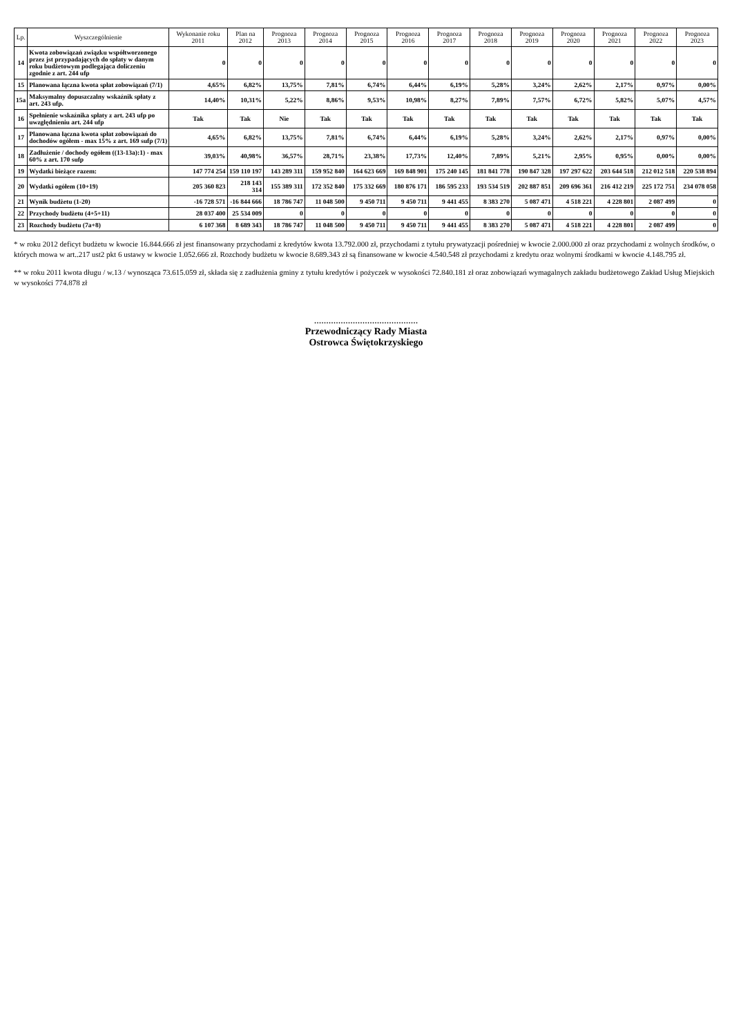| Lp. | Wyszczególnienie | Wykonanie roku 2011 | Plan na 2012 | Prognoza 2013 | Prognoza 2014 | Prognoza 2015 | Prognoza 2016 | Prognoza 2017 | Prognoza 2018 | Prognoza 2019 | Prognoza 2020 | Prognoza 2021 | Prognoza 2022 | Prognoza 2023 |
| --- | --- | --- | --- | --- | --- | --- | --- | --- | --- | --- | --- | --- | --- | --- |
| 14 | Kwota zobowiązań związku współtworzonego przez jst przypadających do spłaty w danym roku budżetowym podlegająca doliczeniu zgodnie z art. 244 ufp | 0 | 0 | 0 | 0 | 0 | 0 | 0 | 0 | 0 | 0 | 0 | 0 | 0 |
| 15 | Planowana łączna kwota spłat zobowiązań (7/1) | 4,65% | 6,82% | 13,75% | 7,81% | 6,74% | 6,44% | 6,19% | 5,28% | 3,24% | 2,62% | 2,17% | 0,97% | 0,00% |
| 15a | Maksymalny dopuszczalny wskaźnik spłaty z art. 243 ufp. | 14,40% | 10,31% | 5,22% | 8,86% | 9,53% | 10,98% | 8,27% | 7,89% | 7,57% | 6,72% | 5,82% | 5,07% | 4,57% |
| 16 | Spełnienie wskaźnika spłaty z art. 243 ufp po uwzględnieniu art. 244 ufp | Tak | Tak | Nie | Tak | Tak | Tak | Tak | Tak | Tak | Tak | Tak | Tak | Tak |
| 17 | Planowana łączna kwota spłat zobowiązań do dochodów ogółem - max 15% z art. 169 sufp (7/1) | 4,65% | 6,82% | 13,75% | 7,81% | 6,74% | 6,44% | 6,19% | 5,28% | 3,24% | 2,62% | 2,17% | 0,97% | 0,00% |
| 18 | Zadłużenie / dochody ogółem ((13-13a):1) - max 60% z art. 170 sufp | 39,03% | 40,98% | 36,57% | 28,71% | 23,38% | 17,73% | 12,40% | 7,89% | 5,21% | 2,95% | 0,95% | 0,00% | 0,00% |
| 19 | Wydatki bieżące razem: | 147 774 254 | 159 110 197 | 143 289 311 | 159 952 840 | 164 623 669 | 169 848 901 | 175 240 145 | 181 841 778 | 190 847 328 | 197 297 622 | 203 644 518 | 212 012 518 | 220 538 894 |
| 20 | Wydatki ogółem (10+19) | 205 360 823 | 218 143 314 | 155 389 311 | 172 352 840 | 175 332 669 | 180 876 171 | 186 595 233 | 193 534 519 | 202 887 851 | 209 696 361 | 216 412 219 | 225 172 751 | 234 078 058 |
| 21 | Wynik budżetu (1-20) | -16 728 571 | -16 844 666 | 18 786 747 | 11 048 500 | 9 450 711 | 9 450 711 | 9 441 455 | 8 383 270 | 5 087 471 | 4 518 221 | 4 228 801 | 2 087 499 | 0 |
| 22 | Przychody budżetu (4+5+11) | 28 037 400 | 25 534 009 | 0 | 0 | 0 | 0 | 0 | 0 | 0 | 0 | 0 | 0 | 0 |
| 23 | Rozchody budżetu (7a+8) | 6 107 368 | 8 689 343 | 18 786 747 | 11 048 500 | 9 450 711 | 9 450 711 | 9 441 455 | 8 383 270 | 5 087 471 | 4 518 221 | 4 228 801 | 2 087 499 | 0 |
* w roku 2012 deficyt budżetu w kwocie 16.844.666 zł jest finansowany przychodami z kredytów kwota 13.792.000 zł, przychodami z tytułu prywatyzacji pośredniej w kwocie 2.000.000 zł oraz przychodami z wolnych środków, o których mowa w art..217 ust2 pkt 6 ustawy w kwocie 1.052.666 zł. Rozchody budżetu w kwocie 8.689.343 zł są finansowane w kwocie 4.540.548 zł przychodami z kredytu oraz wolnymi środkami w kwocie 4.148.795 zł.
** w roku 2011 kwota długu / w.13 / wynosząca 73.615.059 zł, składa się z zadłużenia gminy z tytułu kredytów i pożyczek w wysokości 72.840.181 zł oraz zobowiązań wymagalnych zakładu budżetowego Zakład Usług Miejskich w wysokości 774.878 zł
...........................................
Przewodniczący Rady Miasta
Ostrowca Świętokrzyskiego